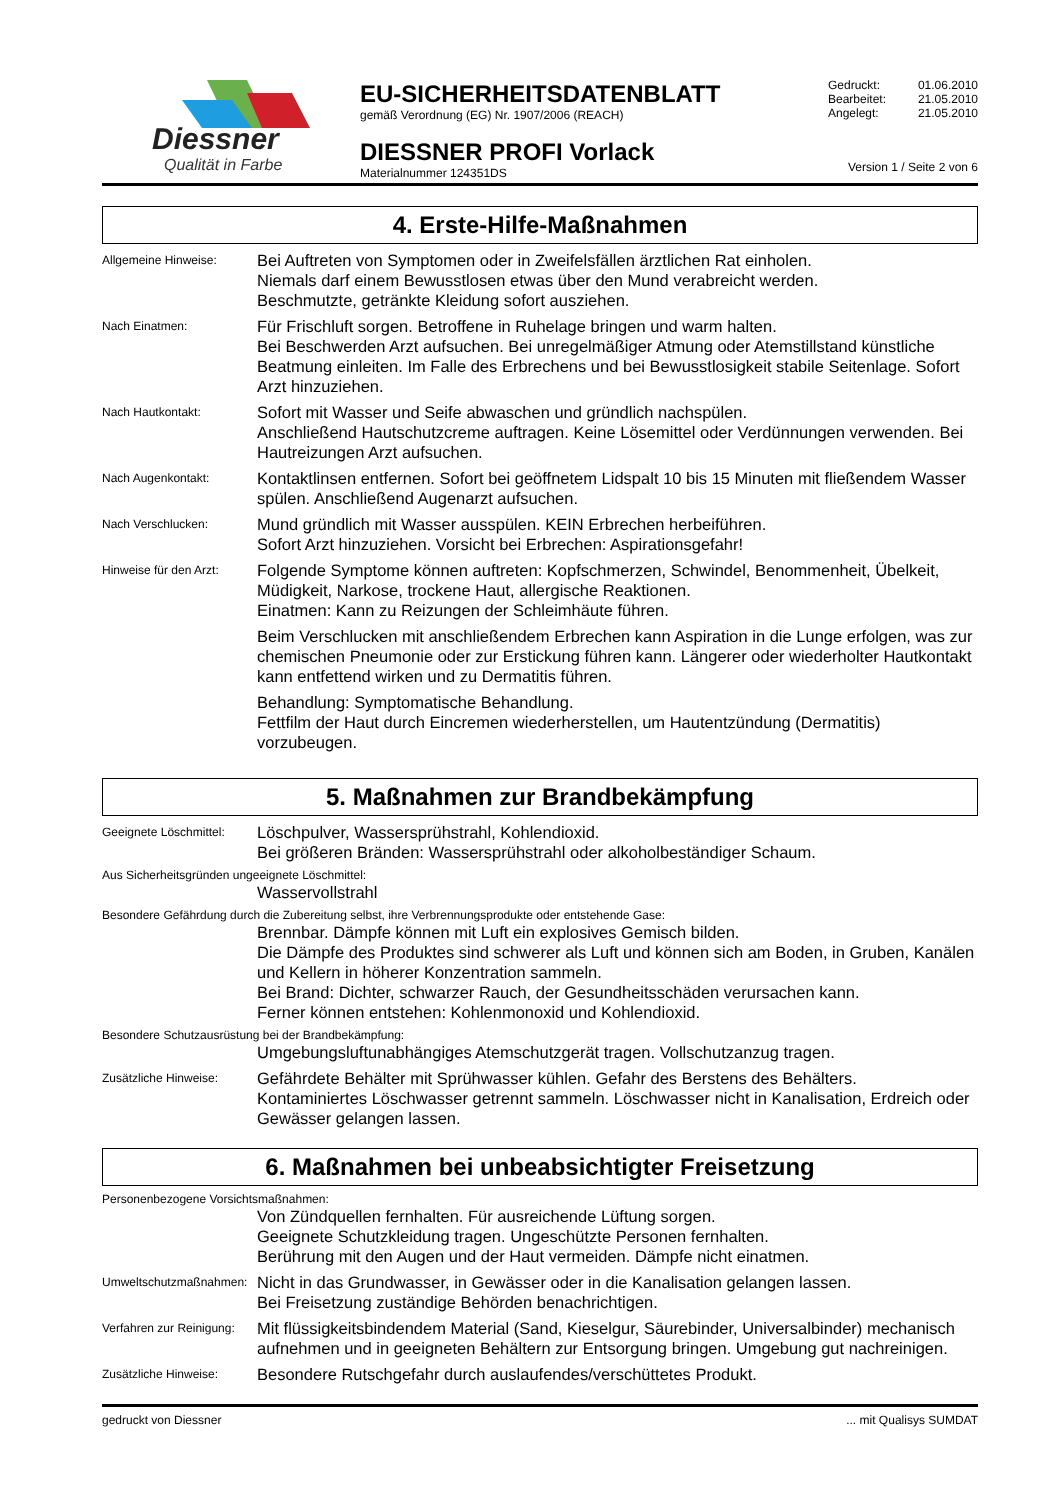Diessner
Qualität in Farbe
EU-SICHERHEITSDATENBLATT
gemäß Verordnung (EG) Nr. 1907/2006 (REACH)
DIESSNER PROFI Vorlack
Materialnummer 124351DS
| Gedruckt: | 01.06.2010 |
| Bearbeitet: | 21.05.2010 |
| Angelegt: | 21.05.2010 |
Version 1 / Seite 2 von 6
4. Erste-Hilfe-Maßnahmen
Allgemeine Hinweise:
Bei Auftreten von Symptomen oder in Zweifelsfällen ärztlichen Rat einholen.
Niemals darf einem Bewusstlosen etwas über den Mund verabreicht werden.
Beschmutzte, getränkte Kleidung sofort ausziehen.
Nach Einatmen:
Für Frischluft sorgen. Betroffene in Ruhelage bringen und warm halten.
Bei Beschwerden Arzt aufsuchen. Bei unregelmäßiger Atmung oder Atemstillstand künstliche Beatmung einleiten. Im Falle des Erbrechens und bei Bewusstlosigkeit stabile Seitenlage. Sofort Arzt hinzuziehen.
Nach Hautkontakt:
Sofort mit Wasser und Seife abwaschen und gründlich nachspülen.
Anschließend Hautschutzcreme auftragen. Keine Lösemittel oder Verdünnungen verwenden. Bei Hautreizungen Arzt aufsuchen.
Nach Augenkontakt:
Kontaktlinsen entfernen. Sofort bei geöffnetem Lidspalt 10 bis 15 Minuten mit fließendem Wasser spülen. Anschließend Augenarzt aufsuchen.
Nach Verschlucken:
Mund gründlich mit Wasser ausspülen. KEIN Erbrechen herbeiführen.
Sofort Arzt hinzuziehen. Vorsicht bei Erbrechen: Aspirationsgefahr!
Hinweise für den Arzt:
Folgende Symptome können auftreten: Kopfschmerzen, Schwindel, Benommenheit, Übelkeit, Müdigkeit, Narkose, trockene Haut, allergische Reaktionen.
Einatmen: Kann zu Reizungen der Schleimhäute führen.
Beim Verschlucken mit anschließendem Erbrechen kann Aspiration in die Lunge erfolgen, was zur chemischen Pneumonie oder zur Erstickung führen kann. Längerer oder wiederholter Hautkontakt kann entfettend wirken und zu Dermatitis führen.
Behandlung: Symptomatische Behandlung.
Fettfilm der Haut durch Eincremen wiederherstellen, um Hautentzündung (Dermatitis) vorzubeugen.
5. Maßnahmen zur Brandbekämpfung
Geeignete Löschmittel:
Löschpulver, Wassersprühstrahl, Kohlendioxid.
Bei größeren Bränden: Wassersprühstrahl oder alkoholbeständiger Schaum.
Aus Sicherheitsgründen ungeeignete Löschmittel:
Wasservollstrahl
Besondere Gefährdung durch die Zubereitung selbst, ihre Verbrennungsprodukte oder entstehende Gase:
Brennbar. Dämpfe können mit Luft ein explosives Gemisch bilden.
Die Dämpfe des Produktes sind schwerer als Luft und können sich am Boden, in Gruben, Kanälen und Kellern in höherer Konzentration sammeln.
Bei Brand: Dichter, schwarzer Rauch, der Gesundheitsschäden verursachen kann.
Ferner können entstehen: Kohlenmonoxid und Kohlendioxid.
Besondere Schutzausrüstung bei der Brandbekämpfung:
Umgebungsluftunabhängiges Atemschutzgerät tragen. Vollschutzanzug tragen.
Zusätzliche Hinweise:
Gefährdete Behälter mit Sprühwasser kühlen. Gefahr des Berstens des Behälters.
Kontaminiertes Löschwasser getrennt sammeln. Löschwasser nicht in Kanalisation, Erdreich oder Gewässer gelangen lassen.
6. Maßnahmen bei unbeabsichtigter Freisetzung
Personenbezogene Vorsichtsmaßnahmen:
Von Zündquellen fernhalten. Für ausreichende Lüftung sorgen.
Geeignete Schutzkleidung tragen. Ungeschützte Personen fernhalten.
Berührung mit den Augen und der Haut vermeiden. Dämpfe nicht einatmen.
Umweltschutzmaßnahmen:
Nicht in das Grundwasser, in Gewässer oder in die Kanalisation gelangen lassen.
Bei Freisetzung zuständige Behörden benachrichtigen.
Verfahren zur Reinigung:
Mit flüssigkeitsbindendem Material (Sand, Kieselgur, Säurebinder, Universalbinder) mechanisch aufnehmen und in geeigneten Behältern zur Entsorgung bringen. Umgebung gut nachreinigen.
Zusätzliche Hinweise:
Besondere Rutschgefahr durch auslaufendes/verschüttetes Produkt.
gedruckt von Diessner ... mit Qualisys SUMDAT